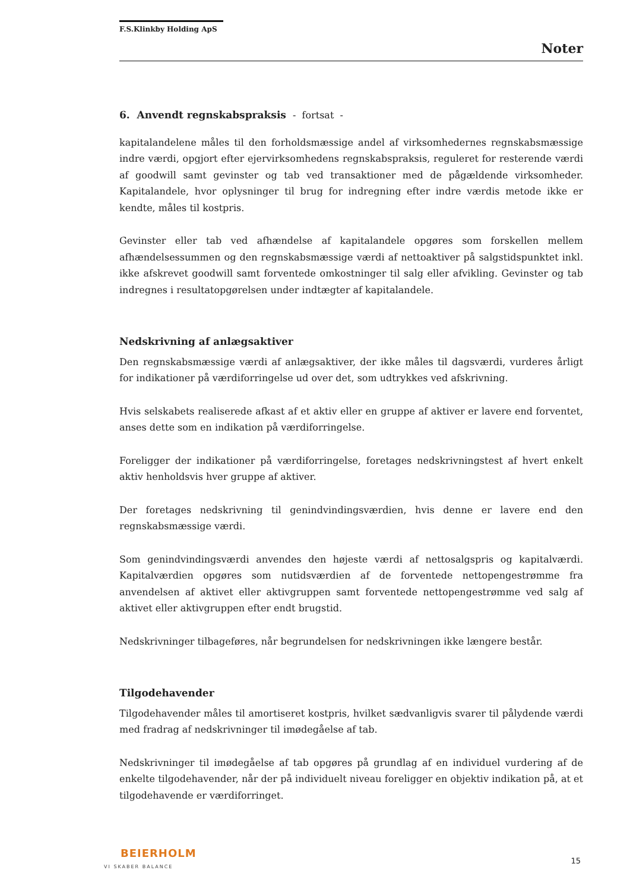F.S.Klinkby Holding ApS
Noter
6. Anvendt regnskabspraksis - fortsat -
kapitalandelene måles til den forholdsmæssige andel af virksomhedernes regnskabsmæssige indre værdi, opgjort efter ejervirksomhedens regnskabspraksis, reguleret for resterende værdi af goodwill samt gevinster og tab ved transaktioner med de pågældende virksomheder. Kapitalandele, hvor oplysninger til brug for indregning efter indre værdis metode ikke er kendte, måles til kostpris.
Gevinster eller tab ved afhændelse af kapitalandele opgøres som forskellen mellem afhændelsessummen og den regnskabsmæssige værdi af nettoaktiver på salgstidspunktet inkl. ikke afskrevet goodwill samt forventede omkostninger til salg eller afvikling. Gevinster og tab indregnes i resultatopgørelsen under indtægter af kapitalandele.
Nedskrivning af anlægsaktiver
Den regnskabsmæssige værdi af anlægsaktiver, der ikke måles til dagsværdi, vurderes årligt for indikationer på værdiforringelse ud over det, som udtrykkes ved afskrivning.
Hvis selskabets realiserede afkast af et aktiv eller en gruppe af aktiver er lavere end forventet, anses dette som en indikation på værdiforringelse.
Foreligger der indikationer på værdiforringelse, foretages nedskrivningstest af hvert enkelt aktiv henholdsvis hver gruppe af aktiver.
Der foretages nedskrivning til genindvindingsværdien, hvis denne er lavere end den regnskabsmæssige værdi.
Som genindvindingsværdi anvendes den højeste værdi af nettosalgspris og kapitalværdi. Kapitalværdien opgøres som nutidsværdien af de forventede nettopengestrømme fra anvendelsen af aktivet eller aktivgruppen samt forventede nettopengestrømme ved salg af aktivet eller aktivgruppen efter endt brugstid.
Nedskrivninger tilbageføres, når begrundelsen for nedskrivningen ikke længere består.
Tilgodehavender
Tilgodehavender måles til amortiseret kostpris, hvilket sædvanligvis svarer til pålydende værdi med fradrag af nedskrivninger til imødegåelse af tab.
Nedskrivninger til imødegåelse af tab opgøres på grundlag af en individuel vurdering af de enkelte tilgodehavender, når der på individuelt niveau foreligger en objektiv indikation på, at et tilgodehavende er værdiforringet.
BEIERHOLM
VI SKABER BALANCE
15